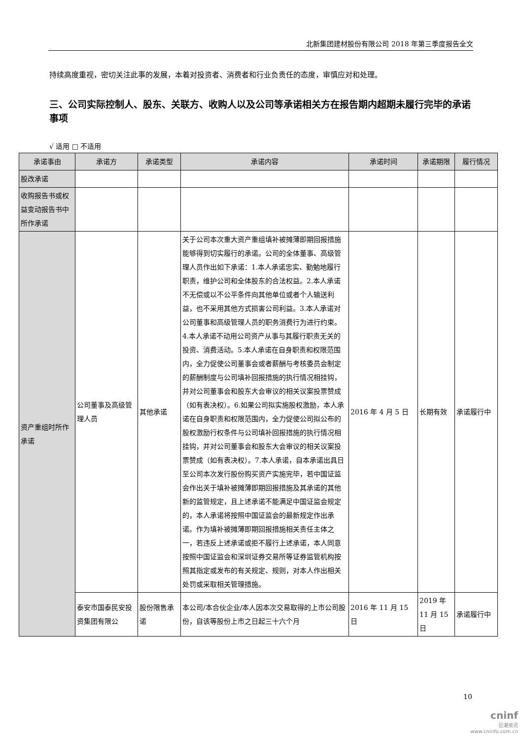北新集团建材股份有限公司 2018 年第三季度报告全文
持续高度重视，密切关注此事的发展，本着对投资者、消费者和行业负责任的态度，审慎应对和处理。
三、公司实际控制人、股东、关联方、收购人以及公司等承诺相关方在报告期内超期未履行完毕的承诺事项
√ 适用 □ 不适用
| 承诺事由 | 承诺方 | 承诺类型 | 承诺内容 | 承诺时间 | 承诺期限 | 履行情况 |
| --- | --- | --- | --- | --- | --- | --- |
| 股改承诺 | | | | | | |
| 收购报告书或权益变动报告书中所作承诺 | | | | | | |
| 资产重组时所作承诺 | 公司董事及高级管理人员 | 其他承诺 | 关于公司本次重大资产重组填补被摊薄即期回报措施能够得到切实履行的承诺。公司的全体董事、高级管理人员作出如下承诺：1.本人承诺忠实、勤勉地履行职责，维护公司和全体股东的合法权益。2.本人承诺不无偿或以不公平条件向其他单位或者个人输送利益，也不采用其他方式损害公司利益。3.本人承诺对公司董事和高级管理人员的职务消费行为进行约束。4.本人承诺不动用公司资产从事与其履行职责无关的投资、消费活动。5.本人承诺在自身职责和权限范围内，全力促使公司董事会或者薪酬与考核委员会制定的薪酬制度与公司填补回报措施的执行情况相挂钩，并对公司董事会和股东大会审议的相关议案投票赞成（如有表决权）。6.如果公司拟实施股权激励，本人承诺在自身职责和权限范围内，全力促使公司拟公布的股权激励行权条件与公司填补回报措施的执行情况相挂钩，并对公司董事会和股东大会审议的相关议案投票赞成（如有表决权）。7.本人承诺，自本承诺出具日至公司本次发行股份购买资产实施完毕，若中国证监会作出关于填补被摊薄即期回报措施及其承诺的其他新的监管规定，且上述承诺不能满足中国证监会规定的，本人承诺将按照中国证监会的最新规定作出承诺。作为填补被摊薄即期回报措施相关责任主体之一，若违反上述承诺或拒不履行上述承诺，本人同意按照中国证监会和深圳证券交易所等证券监管机构按照其指定或发布的有关规定、规则，对本人作出相关处罚或采取相关管理措施。 | 2016 年 4 月 5 日 | 长期有效 | 承诺履行中 |
| | 泰安市国泰民安投资集团有限公 | 股份限售承诺 | 本公司/本合伙企业/本人因本次交易取得的上市公司股份，自该等股份上市之日起三十六个月 | 2016 年 11 月 15 日 | 2019 年 11 月 15 日 | 承诺履行中 |
10
cninf
巨潮资讯
www.cninfo.com.cn